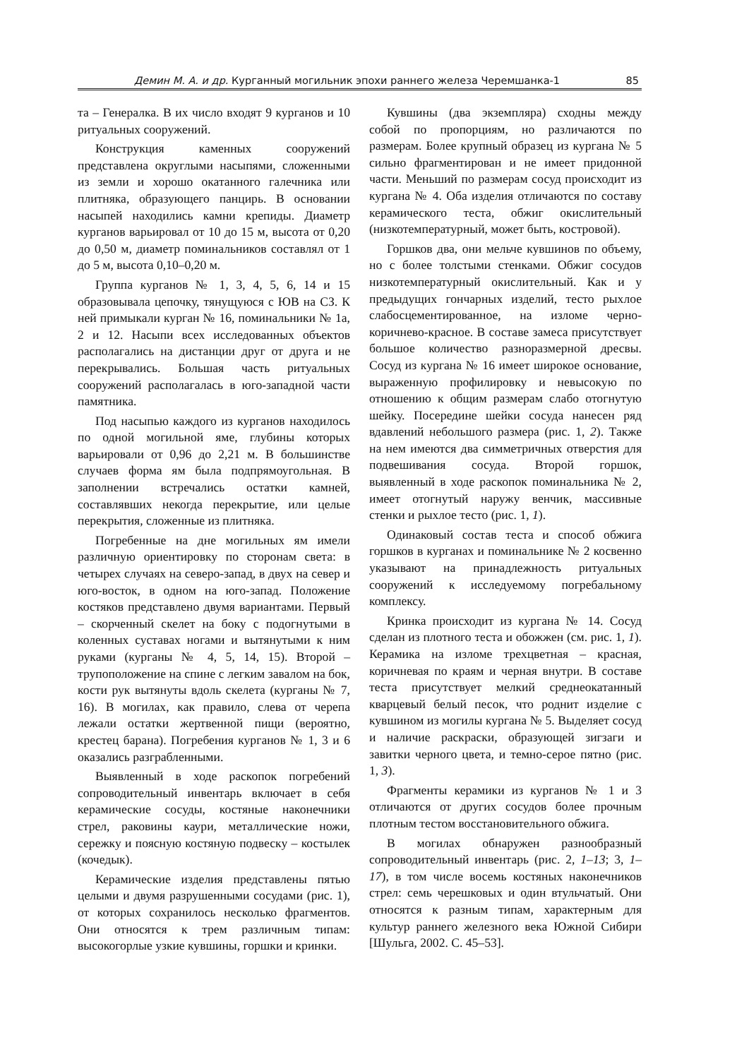Демин М. А. и др. Курганный могильник эпохи раннего железа Черемшанка-1 85
та – Генералка. В их число входят 9 курганов и 10 ритуальных сооружений.
Конструкция каменных сооружений представлена округлыми насыпями, сложенными из земли и хорошо окатанного галечника или плитняка, образующего панцирь. В основании насыпей находились камни крепиды. Диаметр курганов варьировал от 10 до 15 м, высота от 0,20 до 0,50 м, диаметр поминальников составлял от 1 до 5 м, высота 0,10–0,20 м.
Группа курганов № 1, 3, 4, 5, 6, 14 и 15 образовывала цепочку, тянущуюся с ЮВ на СЗ. К ней примыкали курган № 16, поминальники № 1а, 2 и 12. Насыпи всех исследованных объектов располагались на дистанции друг от друга и не перекрывались. Большая часть ритуальных сооружений располагалась в юго-западной части памятника.
Под насыпью каждого из курганов находилось по одной могильной яме, глубины которых варьировали от 0,96 до 2,21 м. В большинстве случаев форма ям была подпрямоугольная. В заполнении встречались остатки камней, составлявших некогда перекрытие, или целые перекрытия, сложенные из плитняка.
Погребенные на дне могильных ям имели различную ориентировку по сторонам света: в четырех случаях на северо-запад, в двух на север и юго-восток, в одном на юго-запад. Положение костяков представлено двумя вариантами. Первый – скорченный скелет на боку с подогнутыми в коленных суставах ногами и вытянутыми к ним руками (курганы № 4, 5, 14, 15). Второй – трупоположение на спине с легким завалом на бок, кости рук вытянуты вдоль скелета (курганы № 7, 16). В могилах, как правило, слева от черепа лежали остатки жертвенной пищи (вероятно, крестец барана). Погребения курганов № 1, 3 и 6 оказались разграбленными.
Выявленный в ходе раскопок погребений сопроводительный инвентарь включает в себя керамические сосуды, костяные наконечники стрел, раковины каури, металлические ножи, сережку и поясную костяную подвеску – костылек (кочедык).
Керамические изделия представлены пятью целыми и двумя разрушенными сосудами (рис. 1), от которых сохранилось несколько фрагментов. Они относятся к трем различным типам: высокогорлые узкие кувшины, горшки и кринки.
Кувшины (два экземпляра) сходны между собой по пропорциям, но различаются по размерам. Более крупный образец из кургана № 5 сильно фрагментирован и не имеет придонной части. Меньший по размерам сосуд происходит из кургана № 4. Оба изделия отличаются по составу керамического теста, обжиг окислительный (низкотемпературный, может быть, костровой).
Горшков два, они мельче кувшинов по объему, но с более толстыми стенками. Обжиг сосудов низкотемпературный окислительный. Как и у предыдущих гончарных изделий, тесто рыхлое слабосцементированное, на изломе черно-коричнево-красное. В составе замеса присутствует большое количество разноразмерной дресвы. Сосуд из кургана № 16 имеет широкое основание, выраженную профилировку и невысокую по отношению к общим размерам слабо отогнутую шейку. Посередине шейки сосуда нанесен ряд вдавлений небольшого размера (рис. 1, 2). Также на нем имеются два симметричных отверстия для подвешивания сосуда. Второй горшок, выявленный в ходе раскопок поминальника № 2, имеет отогнутый наружу венчик, массивные стенки и рыхлое тесто (рис. 1, 1).
Одинаковый состав теста и способ обжига горшков в курганах и поминальнике № 2 косвенно указывают на принадлежность ритуальных сооружений к исследуемому погребальному комплексу.
Кринка происходит из кургана № 14. Сосуд сделан из плотного теста и обожжен (см. рис. 1, 1). Керамика на изломе трехцветная – красная, коричневая по краям и черная внутри. В составе теста присутствует мелкий среднеокатанный кварцевый белый песок, что роднит изделие с кувшином из могилы кургана № 5. Выделяет сосуд и наличие раскраски, образующей зигзаги и завитки черного цвета, и темно-серое пятно (рис. 1, 3).
Фрагменты керамики из курганов № 1 и 3 отличаются от других сосудов более прочным плотным тестом восстановительного обжига.
В могилах обнаружен разнообразный сопроводительный инвентарь (рис. 2, 1–13; 3, 1–17), в том числе восемь костяных наконечников стрел: семь черешковых и один втульчатый. Они относятся к разным типам, характерным для культур раннего железного века Южной Сибири [Шульга, 2002. С. 45–53].